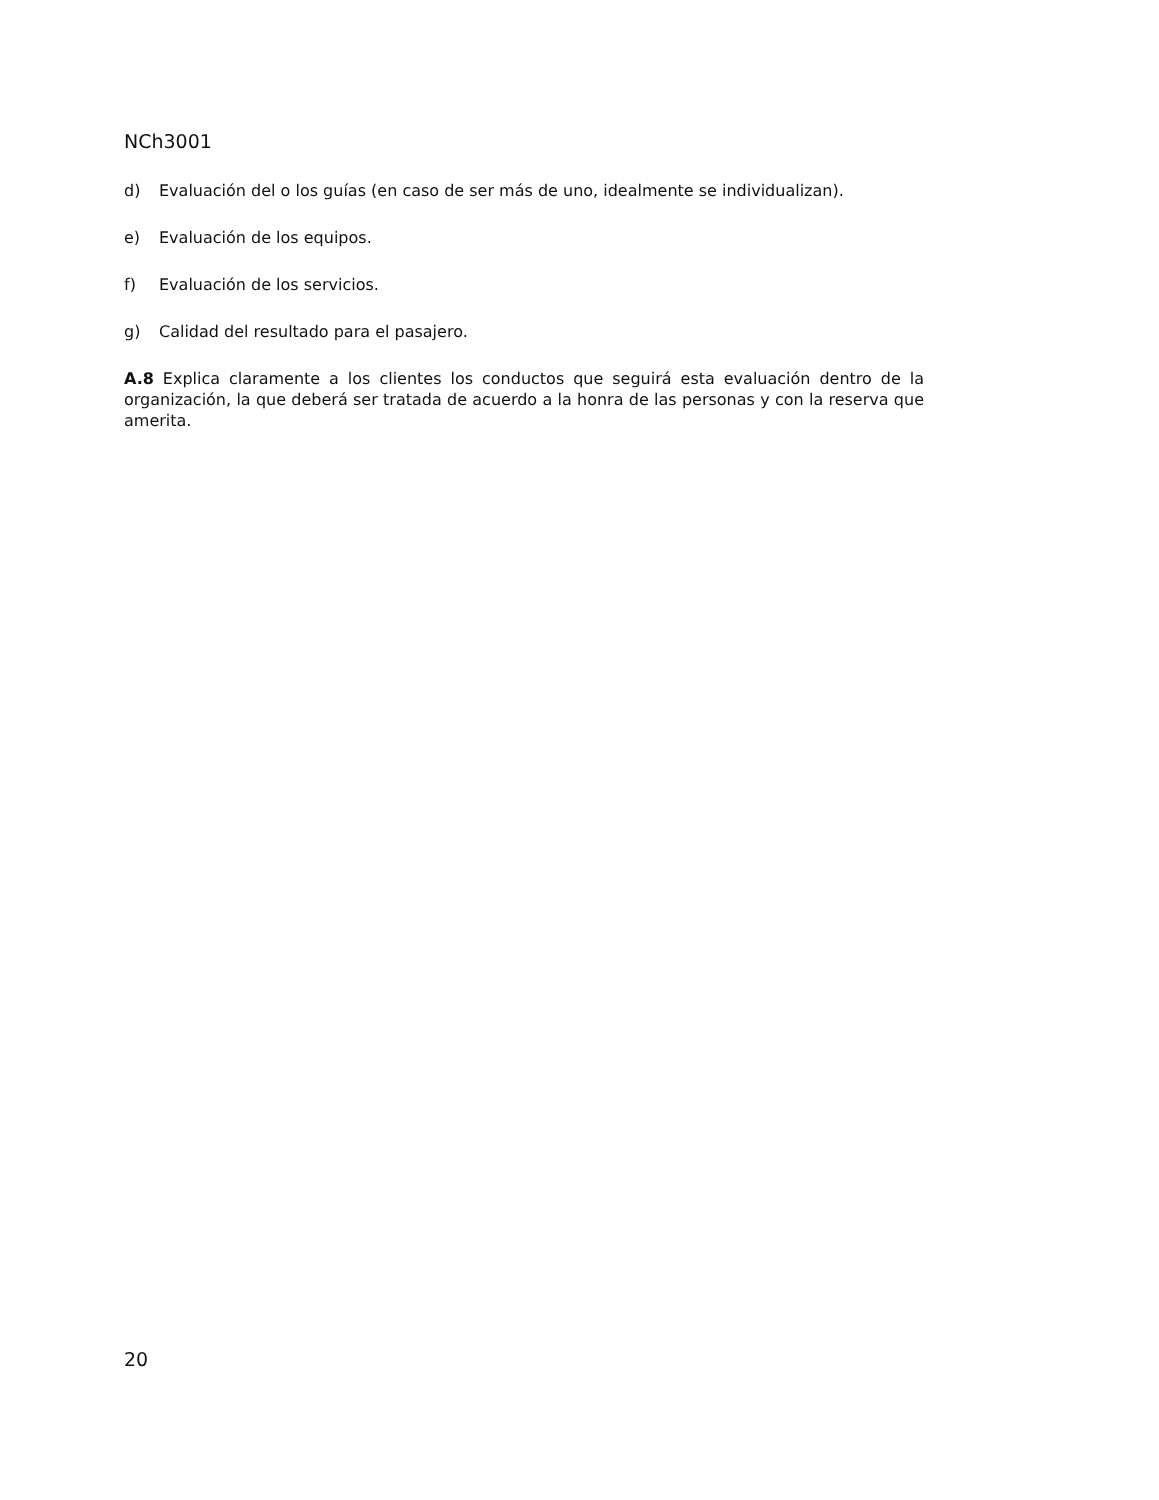NCh3001
d) Evaluación del o los guías (en caso de ser más de uno, idealmente se individualizan).
e) Evaluación de los equipos.
f) Evaluación de los servicios.
g) Calidad del resultado para el pasajero.
A.8 Explica claramente a los clientes los conductos que seguirá esta evaluación dentro de la organización, la que deberá ser tratada de acuerdo a la honra de las personas y con la reserva que amerita.
20